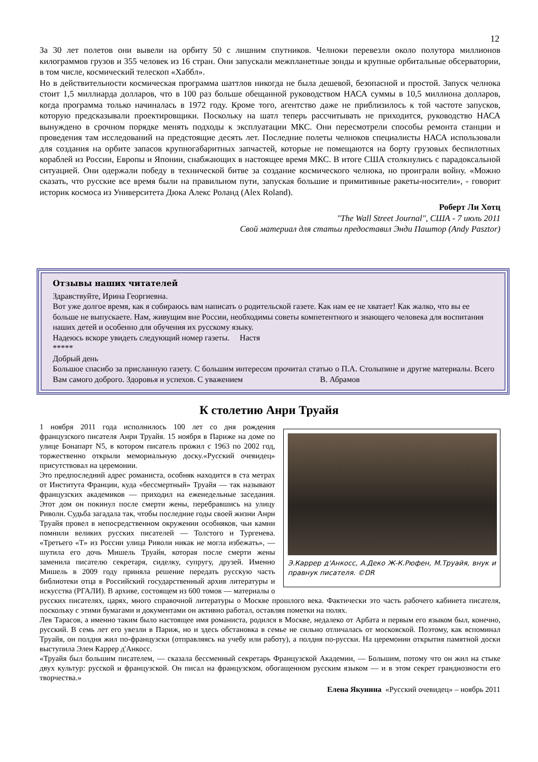12
За 30 лет полетов они вывели на орбиту 50 с лишним спутников. Челноки перевезли около полутора миллионов килограммов грузов и 355 человек из 16 стран. Они запускали межпланетные зонды и крупные орбитальные обсерватории, в том числе, космический телескоп «Хаббл».
Но в действительности космическая программа шаттлов никогда не была дешевой, безопасной и простой. Запуск челнока стоит 1,5 миллиарда долларов, что в 100 раз больше обещанной руководством НАСА суммы в 10,5 миллиона долларов, когда программа только начиналась в 1972 году. Кроме того, агентство даже не приблизилось к той частоте запусков, которую предсказывали проектировщики. Поскольку на шатл теперь рассчитывать не приходится, руководство НАСА вынуждено в срочном порядке менять подходы к эксплуатации МКС. Они пересмотрели способы ремонта станции и проведения там исследований на предстоящие десять лет. Последние полеты челноков специалисты НАСА использовали для создания на орбите запасов крупногабаритных запчастей, которые не помещаются на борту грузовых беспилотных кораблей из России, Европы и Японии, снабжающих в настоящее время МКС. В итоге США столкнулись с парадоксальной ситуацией. Они одержали победу в технической битве за создание космического челнока, но проиграли войну. «Можно сказать, что русские все время были на правильном пути, запуская большие и примитивные ракеты-носители», - говорит историк космоса из Университета Дюка Алекс Роланд (Alex Roland).
Роберт Ли Хотц
"The Wall Street Journal", США - 7 июль 2011
Свой материал для статьи предоставил Энди Паштор (Andy Pasztor)
Отзывы наших читателей
Здравствуйте, Ирина Георгиевна.
Вот уже долгое время, как я собираюсь вам написать о родительской газете. Как нам ее не хватает! Как жалко, что вы ее больше не выпускаете. Нам, живущим вне России, необходимы советы компетентного и знающего человека для воспитания наших детей и особенно для обучения их русскому языку.
Надеюсь вскоре увидеть следующий номер газеты. Настя
*****
Добрый день
Большое спасибо за присланную газету. С большим интересом прочитал статью о П.А. Столыпине и другие материалы. Всего Вам самого доброго. Здоровья и успехов. С уважением В. Абрамов
К столетию Анри Труайя
Э.Каррер д'Анкосс, А.Деко Ж-К.Рюфен, М.Труайя, внук и правнук писателя. ©DR
1 ноября 2011 года исполнилось 100 лет со дня рождения французского писателя Анри Труайя. 15 ноября в Париже на доме по улице Бонапарт N5, в котором писатель прожил с 1963 по 2002 год, торжественно открыли мемориальную доску.«Русский очевидец» присутствовал на церемонии.
Это предпоследний адрес романиста, особняк находится в ста метрах от Института Франции, куда «бессмертный» Труайя — так называют французских академиков — приходил на еженедельные заседания. Этот дом он покинул после смерти жены, перебравшись на улицу Риволи. Судьба загадала так, чтобы последние годы своей жизни Анри Труайя провел в непосредственном окружении особняков, чьи камни помнили великих русских писателей — Толстого и Тургенева. «Третьего «Т» из России улица Риволи никак не могла избежать», — шутила его дочь Мишель Труайя, которая после смерти жены заменила писателю секретаря, сиделку, супругу, друзей. Именно Мишель в 2009 году приняла решение передать русскую часть библиотеки отца в Российский государственный архив литературы и искусства (РГАЛИ). В архиве, состоящем из 600 томов — материалы о русских писателях, царях, много справочной литературы о Москве прошлого века. Фактически это часть рабочего кабинета писателя, поскольку с этими бумагами и документами он активно работал, оставляя пометки на полях.
Лев Тарасов, а именно таким было настоящее имя романиста, родился в Москве, недалеко от Арбата и первым его языком был, конечно, русский. В семь лет его увезли в Париж, но и здесь обстановка в семье не сильно отличалась от московской. Поэтому, как вспоминал Труайя, он полдня жил по-французски (отправляясь на учебу или работу), а полдня по-русски. На церемонии открытия памятной доски выступила Элен Каррер д'Анкосс.
«Труайя был большим писателем, — сказала бессменный секретарь Французской Академии, — Большим, потому что он жил на стыке двух культур: русской и французской. Он писал на французском, обогащенном русским языком — и в этом секрет грандиозности его творчества.»
Елена Якунина «Русский очевидец» – ноябрь 2011